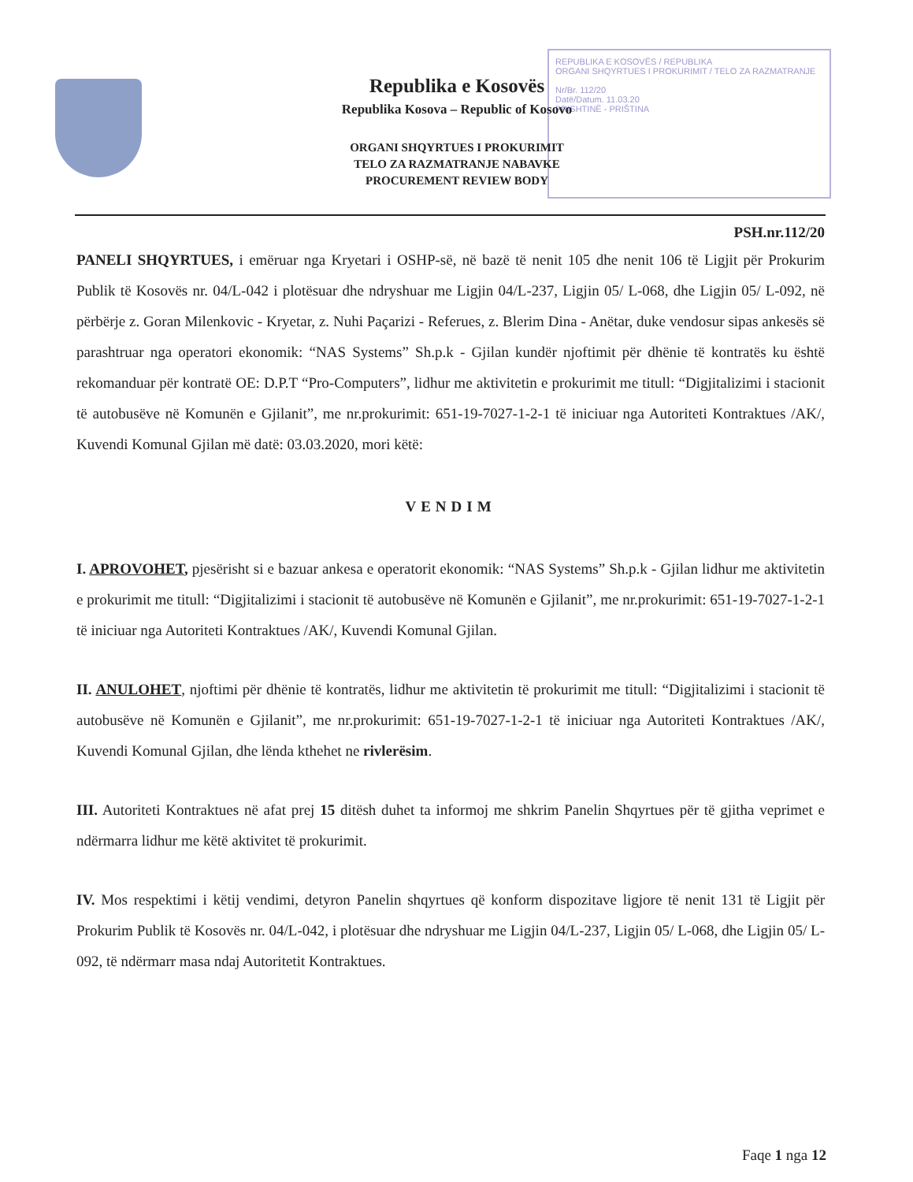REPUBLIKA E KOSOVËS / REPUBLIKA
ORGANI SHQYRTUES I PROKURIMIT / TELO ZA RAZMATRANJE
Nr/Br. 112/20
Datë/Datum. 11.03.20
PRISHTINË - PRIŠTINA
Republika e Kosovës
Republika Kosova – Republic of Kosovo
ORGANI SHQYRTUES I PROKURIMIT
TELO ZA RAZMATRANJE NABAVKE
PROCUREMENT REVIEW BODY
PSH.nr.112/20
PANELI SHQYRTUES, i emëruar nga Kryetari i OSHP-së, në bazë të nenit 105 dhe nenit 106 të Ligjit për Prokurim Publik të Kosovës nr. 04/L-042 i plotësuar dhe ndryshuar me Ligjin 04/L-237, Ligjin 05/ L-068, dhe Ligjin 05/ L-092, në përbërje z. Goran Milenkovic - Kryetar, z. Nuhi Paçarizi - Referues, z. Blerim Dina - Anëtar, duke vendosur sipas ankesës së parashtruar nga operatori ekonomik: “NAS Systems” Sh.p.k - Gjilan kundër njoftimit për dhënie të kontratës ku është rekomanduar për kontratë OE: D.P.T “Pro-Computers”, lidhur me aktivitetin e prokurimit me titull: “Digjitalizimi i stacionit të autobusëve në Komunën e Gjilanit”, me nr.prokurimit: 651-19-7027-1-2-1 të iniciuar nga Autoriteti Kontraktues /AK/, Kuvendi Komunal Gjilan më datë: 03.03.2020, mori këtë:
VENDIM
I. APROVOHET, pjesërisht si e bazuar ankesa e operatorit ekonomik: “NAS Systems” Sh.p.k - Gjilan lidhur me aktivitetin e prokurimit me titull: “Digjitalizimi i stacionit të autobusëve në Komunën e Gjilanit”, me nr.prokurimit: 651-19-7027-1-2-1 të iniciuar nga Autoriteti Kontraktues /AK/, Kuvendi Komunal Gjilan.
II. ANULOHET, njoftimi për dhënie të kontratës, lidhur me aktivitetin të prokurimit me titull: “Digjitalizimi i stacionit të autobusëve në Komunën e Gjilanit”, me nr.prokurimit: 651-19-7027-1-2-1 të iniciuar nga Autoriteti Kontraktues /AK/, Kuvendi Komunal Gjilan, dhe lënda kthehet ne rivlerësim.
III. Autoriteti Kontraktues në afat prej 15 ditësh duhet ta informoj me shkrim Panelin Shqyrtues për të gjitha veprimet e ndërmarra lidhur me këtë aktivitet të prokurimit.
IV. Mos respektimi i këtij vendimi, detyron Panelin shqyrtues që konform dispozitave ligjore të nenit 131 të Ligjit për Prokurim Publik të Kosovës nr. 04/L-042, i plotësuar dhe ndryshuar me Ligjin 04/L-237, Ligjin 05/ L-068, dhe Ligjin 05/ L-092, të ndërmarr masa ndaj Autoritetit Kontraktues.
Faqe 1 nga 12